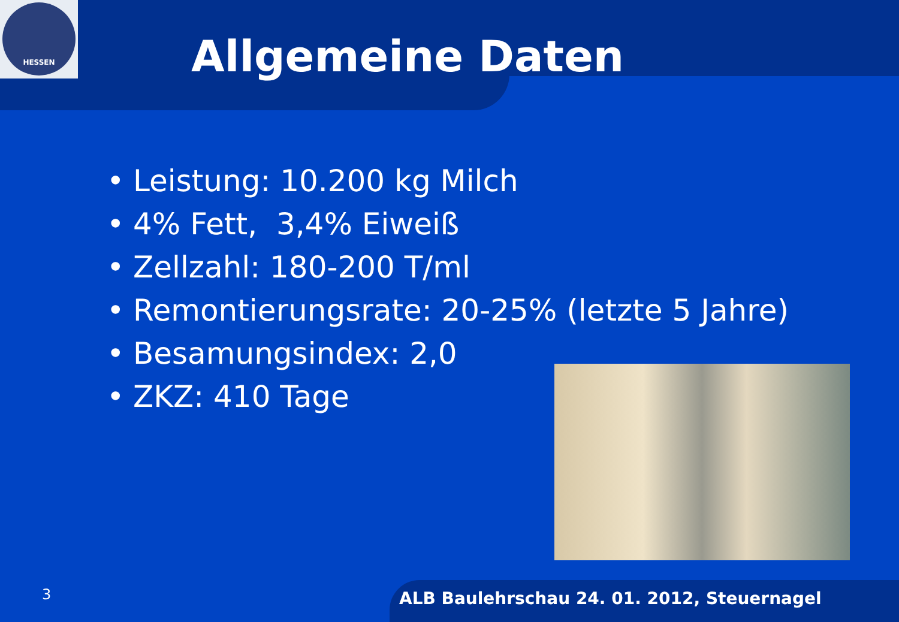HESSEN
Allgemeine Daten
• Leistung: 10.200 kg Milch
• 4% Fett, 3,4% Eiweiß
• Zellzahl: 180-200 T/ml
• Remontierungsrate: 20-25% (letzte 5 Jahre)
• Besamungsindex: 2,0
• ZKZ: 410 Tage
3
ALB Baulehrschau 24. 01. 2012, Steuernagel